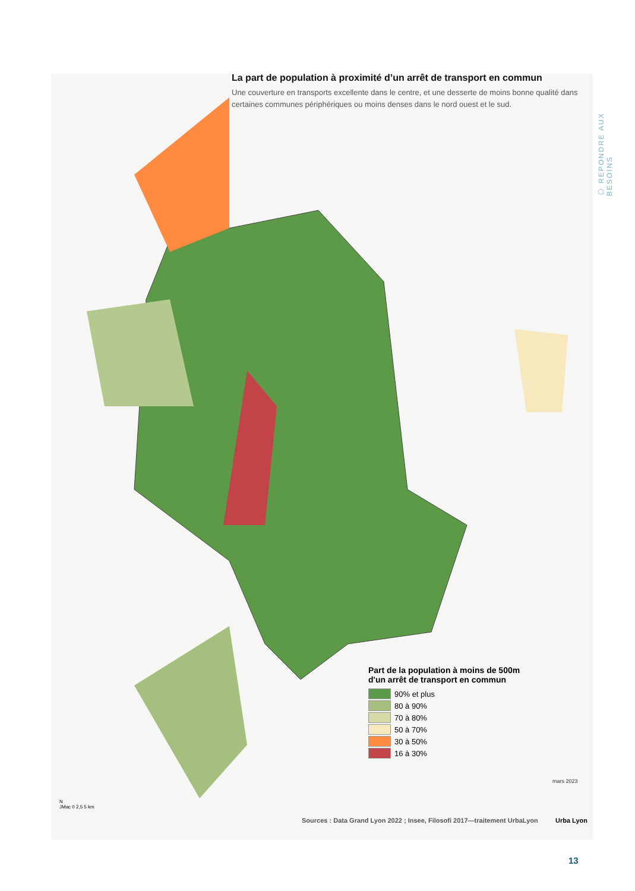La part de population à proximité d’un arrêt de transport en commun
Une couverture en transports excellente dans le centre, et une desserte de moins bonne qualité dans certaines communes périphériques ou moins denses dans le nord ouest et le sud.
⬡ REPONDRE AUX BESOINS
Part de la population à moins de 500m
d'un arrêt de transport en commun
90% et plus
80 à 90%
70 à 80%
50 à 70%
30 à 50%
16 à 30%
N
JMac 0 2,5 5 km
mars 2023
Sources : Data Grand Lyon 2022 ; Insee, Filosofi 2017—traitement UrbaLyon
Urba Lyon
13